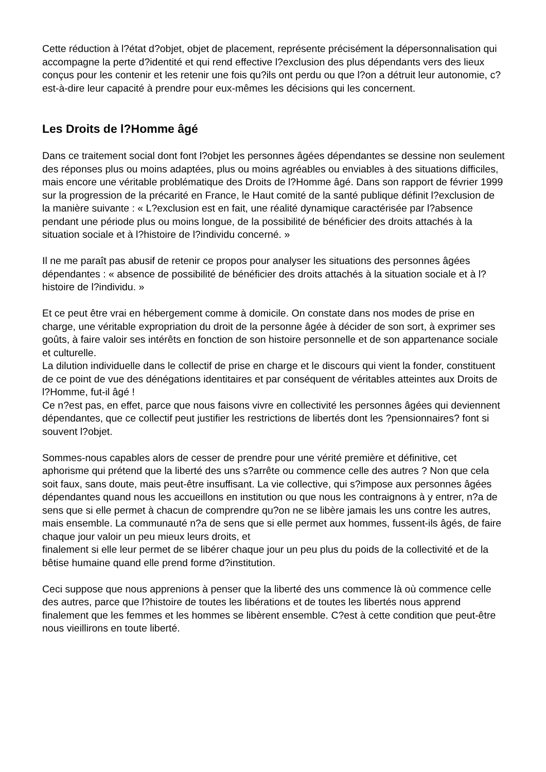Cette réduction à l?état d?objet, objet de placement, représente précisément la dépersonnalisation qui accompagne la perte d?identité et qui rend effective l?exclusion des plus dépendants vers des lieux conçus pour les contenir et les retenir une fois qu?ils ont perdu ou que l?on a détruit leur autonomie, c?est-à-dire leur capacité à prendre pour eux-mêmes les décisions qui les concernent.
Les Droits de l?Homme âgé
Dans ce traitement social dont font l?objet les personnes âgées dépendantes se dessine non seulement des réponses plus ou moins adaptées, plus ou moins agréables ou enviables à des situations difficiles, mais encore une véritable problématique des Droits de l?Homme âgé. Dans son rapport de février 1999 sur la progression de la précarité en France, le Haut comité de la santé publique définit l?exclusion de la manière suivante : « L?exclusion est en fait, une réalité dynamique caractérisée par l?absence pendant une période plus ou moins longue, de la possibilité de bénéficier des droits attachés à la situation sociale et à l?histoire de l?individu concerné. »
Il ne me paraît pas abusif de retenir ce propos pour analyser les situations des personnes âgées dépendantes : « absence de possibilité de bénéficier des droits attachés à la situation sociale et à l?histoire de l?individu. »
Et ce peut être vrai en hébergement comme à domicile. On constate dans nos modes de prise en charge, une véritable expropriation du droit de la personne âgée à décider de son sort, à exprimer ses goûts, à faire valoir ses intérêts en fonction de son histoire personnelle et de son appartenance sociale et culturelle.
La dilution individuelle dans le collectif de prise en charge et le discours qui vient la fonder, constituent de ce point de vue des dénégations identitaires et par conséquent de véritables atteintes aux Droits de l?Homme, fut-il âgé !
Ce n?est pas, en effet, parce que nous faisons vivre en collectivité les personnes âgées qui deviennent dépendantes, que ce collectif peut justifier les restrictions de libertés dont les ?pensionnaires? font si souvent l?objet.
Sommes-nous capables alors de cesser de prendre pour une vérité première et définitive, cet aphorisme qui prétend que la liberté des uns s?arrête ou commence celle des autres ? Non que cela soit faux, sans doute, mais peut-être insuffisant. La vie collective, qui s?impose aux personnes âgées dépendantes quand nous les accueillons en institution ou que nous les contraignons à y entrer, n?a de sens que si elle permet à chacun de comprendre qu?on ne se libère jamais les uns contre les autres, mais ensemble. La communauté n?a de sens que si elle permet aux hommes, fussent-ils âgés, de faire chaque jour valoir un peu mieux leurs droits, et
finalement si elle leur permet de se libérer chaque jour un peu plus du poids de la collectivité et de la bêtise humaine quand elle prend forme d?institution.
Ceci suppose que nous apprenions à penser que la liberté des uns commence là où commence celle des autres, parce que l?histoire de toutes les libérations et de toutes les libertés nous apprend finalement que les femmes et les hommes se libèrent ensemble. C?est à cette condition que peut-être nous vieillirons en toute liberté.